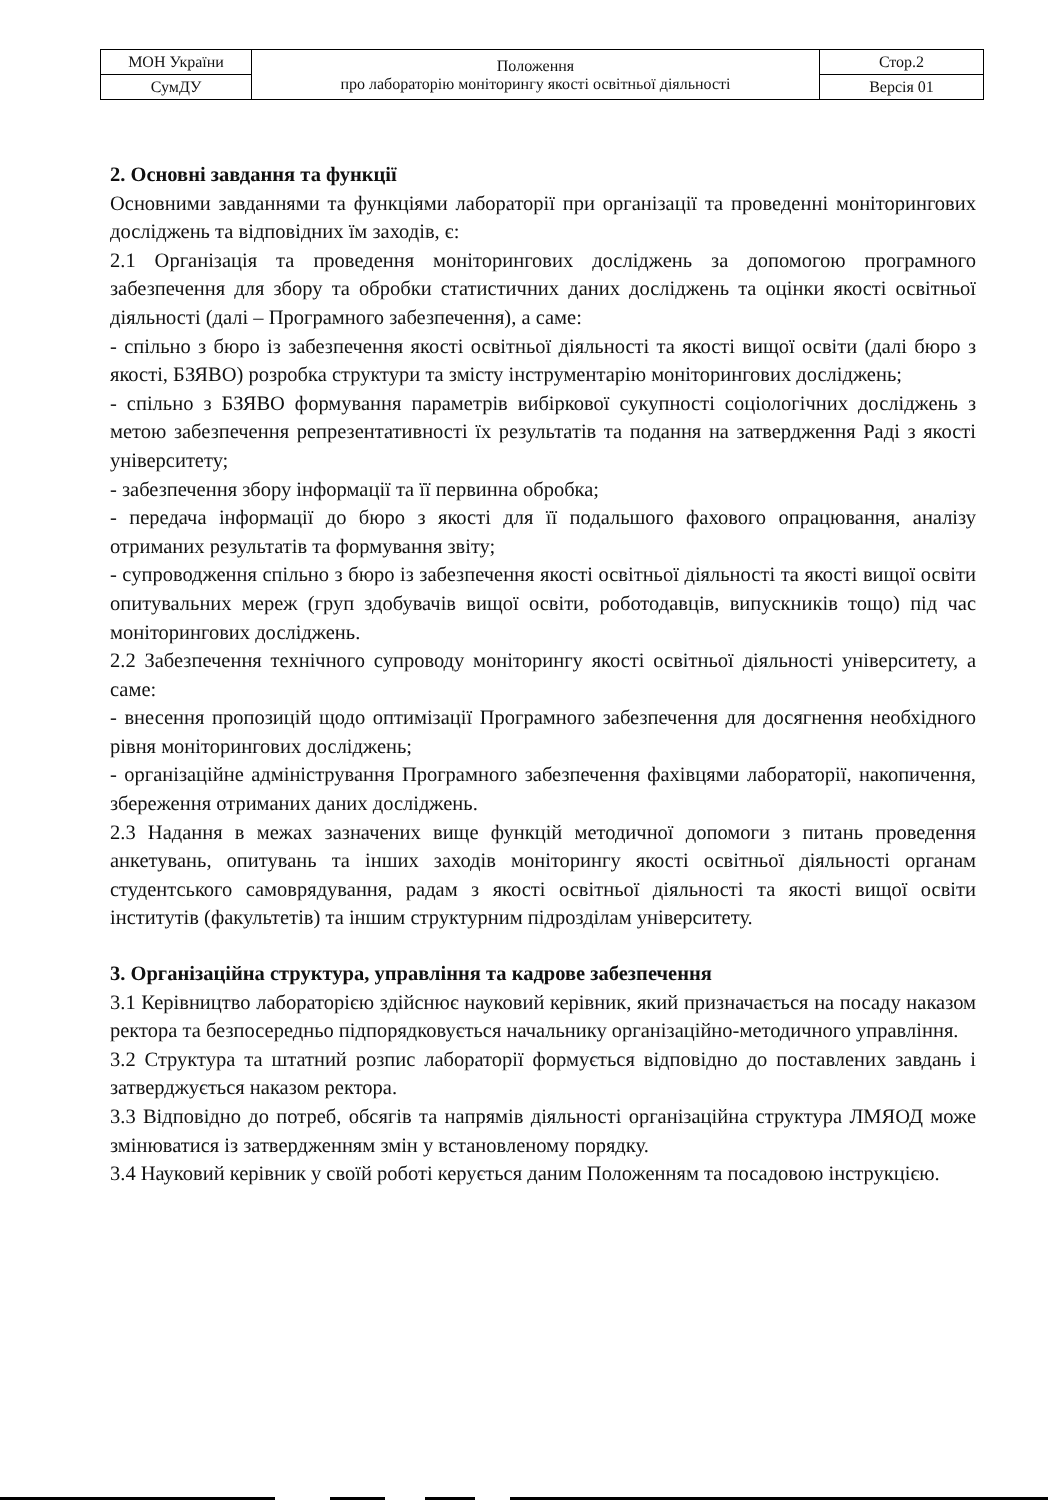| МОН України | Положення про лабораторію моніторингу якості освітньої діяльності | Стор.2 |
| СумДУ | | Версія 01 |
2. Основні завдання та функції
Основними завданнями та функціями лабораторії при організації та проведенні моніторингових досліджень та відповідних їм заходів, є:
2.1 Організація та проведення моніторингових досліджень за допомогою програмного забезпечення для збору та обробки статистичних даних досліджень та оцінки якості освітньої діяльності (далі – Програмного забезпечення), а саме:
- спільно з бюро із забезпечення якості освітньої діяльності та якості вищої освіти (далі бюро з якості, БЗЯВО) розробка структури та змісту інструментарію моніторингових досліджень;
- спільно з БЗЯВО формування параметрів вибіркової сукупності соціологічних досліджень з метою забезпечення репрезентативності їх результатів та подання на затвердження Раді з якості університету;
- забезпечення збору інформації та її первинна обробка;
- передача інформації до бюро з якості для її подальшого фахового опрацювання, аналізу отриманих результатів та формування звіту;
- супроводження спільно з бюро із забезпечення якості освітньої діяльності та якості вищої освіти опитувальних мереж (груп здобувачів вищої освіти, роботодавців, випускників тощо) під час моніторингових досліджень.
2.2 Забезпечення технічного супроводу моніторингу якості освітньої діяльності університету, а саме:
- внесення пропозицій щодо оптимізації Програмного забезпечення для досягнення необхідного рівня моніторингових досліджень;
- організаційне адміністрування Програмного забезпечення фахівцями лабораторії, накопичення, збереження отриманих даних досліджень.
2.3 Надання в межах зазначених вище функцій методичної допомоги з питань проведення анкетувань, опитувань та інших заходів моніторингу якості освітньої діяльності органам студентського самоврядування, радам з якості освітньої діяльності та якості вищої освіти інститутів (факультетів) та іншим структурним підрозділам університету.
3. Організаційна структура, управління та кадрове забезпечення
3.1 Керівництво лабораторією здійснює науковий керівник, який призначається на посаду наказом ректора та безпосередньо підпорядковується начальнику організаційно-методичного управління.
3.2 Структура та штатний розпис лабораторії формується відповідно до поставлених завдань і затверджується наказом ректора.
3.3 Відповідно до потреб, обсягів та напрямів діяльності організаційна структура ЛМЯОД може змінюватися із затвердженням змін у встановленому порядку.
3.4 Науковий керівник у своїй роботі керується даним Положенням та посадовою інструкцією.